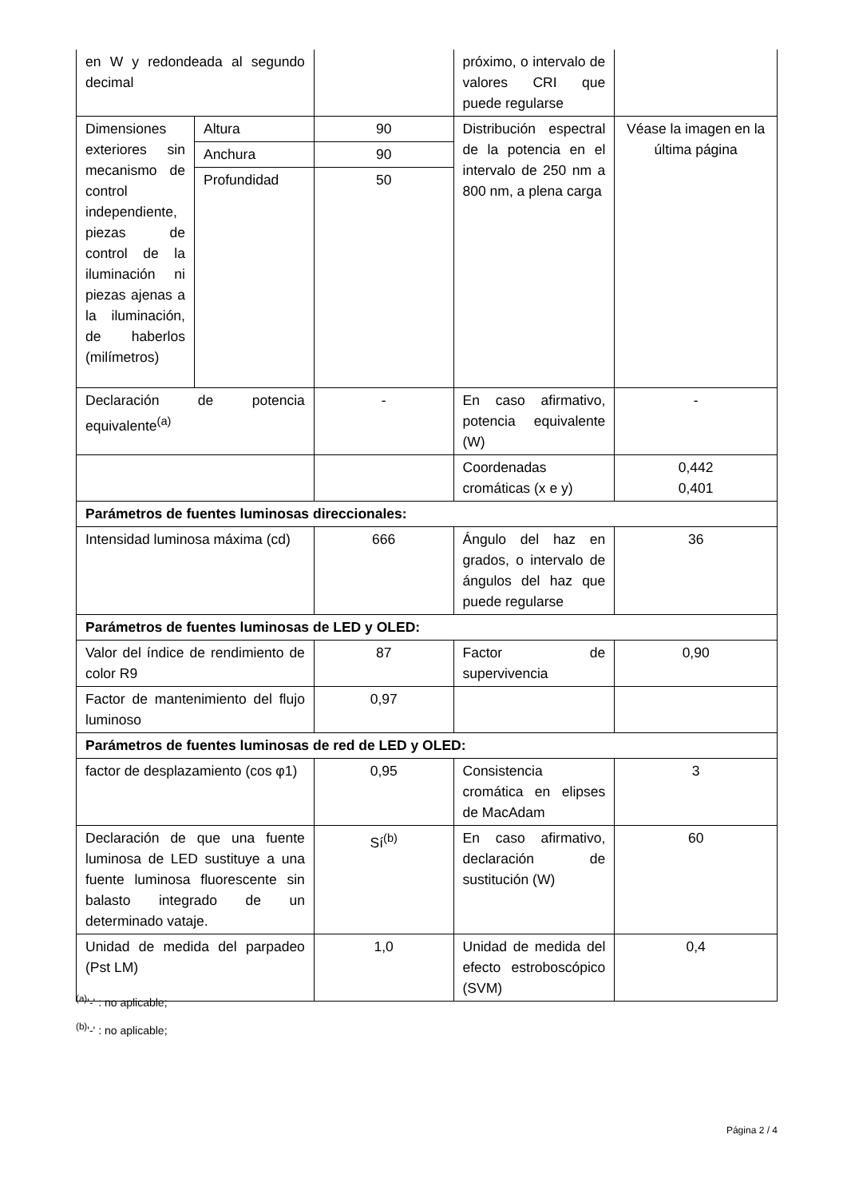| en W y redondeada al segundo decimal | | | próximo, o intervalo de valores CRI que puede regularse | |
| Dimensiones exteriores sin mecanismo de control independiente, piezas de control de la iluminación ni piezas ajenas a la iluminación, de haberlos (milímetros) | Altura | 90 | Distribución espectral de la potencia en el intervalo de 250 nm a 800 nm, a plena carga | Véase la imagen en la última página |
| | Anchura | 90 | | |
| | Profundidad | 50 | | |
| Declaración de potencia equivalente<sup>(a)</sup> | | - | En caso afirmativo, potencia equivalente (W) | - |
| | | | Coordenadas cromáticas (x e y) | 0,442 0,401 |
| Parámetros de fuentes luminosas direccionales: | | | | |
| Intensidad luminosa máxima (cd) | | 666 | Ángulo del haz en grados, o intervalo de ángulos del haz que puede regularse | 36 |
| Parámetros de fuentes luminosas de LED y OLED: | | | | |
| Valor del índice de rendimiento de color R9 | | 87 | Factor de supervivencia | 0,90 |
| Factor de mantenimiento del flujo luminoso | | 0,97 | | |
| Parámetros de fuentes luminosas de red de LED y OLED: | | | | |
| factor de desplazamiento (cos φ1) | | 0,95 | Consistencia cromática en elipses de MacAdam | 3 |
| Declaración de que una fuente luminosa de LED sustituye a una fuente luminosa fluorescente sin balasto integrado de un determinado vataje. | | Sí<sup>(b)</sup> | En caso afirmativo, declaración de sustitución (W) | 60 |
| Unidad de medida del parpadeo (Pst LM) | | 1,0 | Unidad de medida del efecto estroboscópico (SVM) | 0,4 |
<sup>(a)</sup> '-' : no aplicable;
<sup>(b)</sup> '-' : no aplicable;
Página 2 / 4